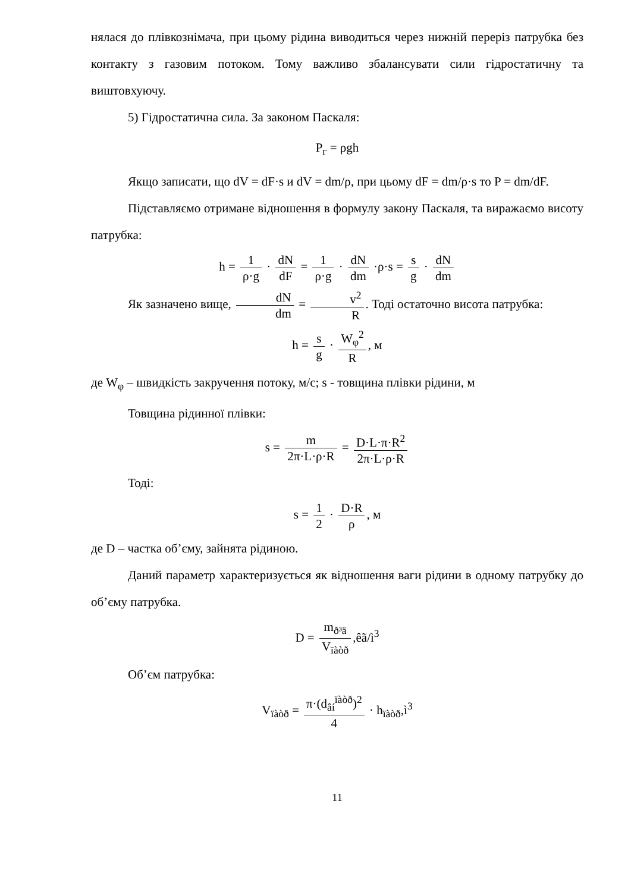нялася до плівкознімача, при цьому рідина виводиться через нижній переріз патрубка без контакту з газовим потоком. Тому важливо збалансувати сили гідростатичну та виштовхуючу.
5) Гідростатична сила. За законом Паскаля:
P<sub>г</sub> = ρgh
Якщо записати, що dV = dF·s и dV = dm/ρ, при цьому dF = dm/ρ·s то P = dm/dF.
Підставляємо отримане відношення в формулу закону Паскаля, та виражаємо висоту патрубка:
h = 1 ρ·g · dN dF = 1 ρ·g · dN dm ·ρ·s = s g · dN dm
Як зазначено вище, dN dm = v<sup>2</sup> R. Тоді остаточно висота патрубка:
h = s g · W<sub>φ</sub><sup>2</sup> R, м
де W<sub>φ</sub> – швидкість закручення потоку, м/с; s - товщина плівки рідини, м
Товщина рідинної плівки:
s = m 2π·L·ρ·R = D·L·π·R<sup>2</sup> 2π·L·ρ·R
Тоді:
s = 1 2 · D·R ρ, м
де D – частка об’єму, зайнята рідиною.
Даний параметр характеризується як відношення ваги рідини в одному патрубку до об’єму патрубка.
D = m<sub>ð³ä</sub> V<sub>ïàòð</sub>,êã/ì<sup>3</sup>
Об’єм патрубка:
V<sub>ïàòð</sub> = π·(d<sub>âí</sub><sup>ïàòð</sup>)<sup>2</sup> 4 · h<sub>ïàòð</sub>,ì<sup>3</sup>
11